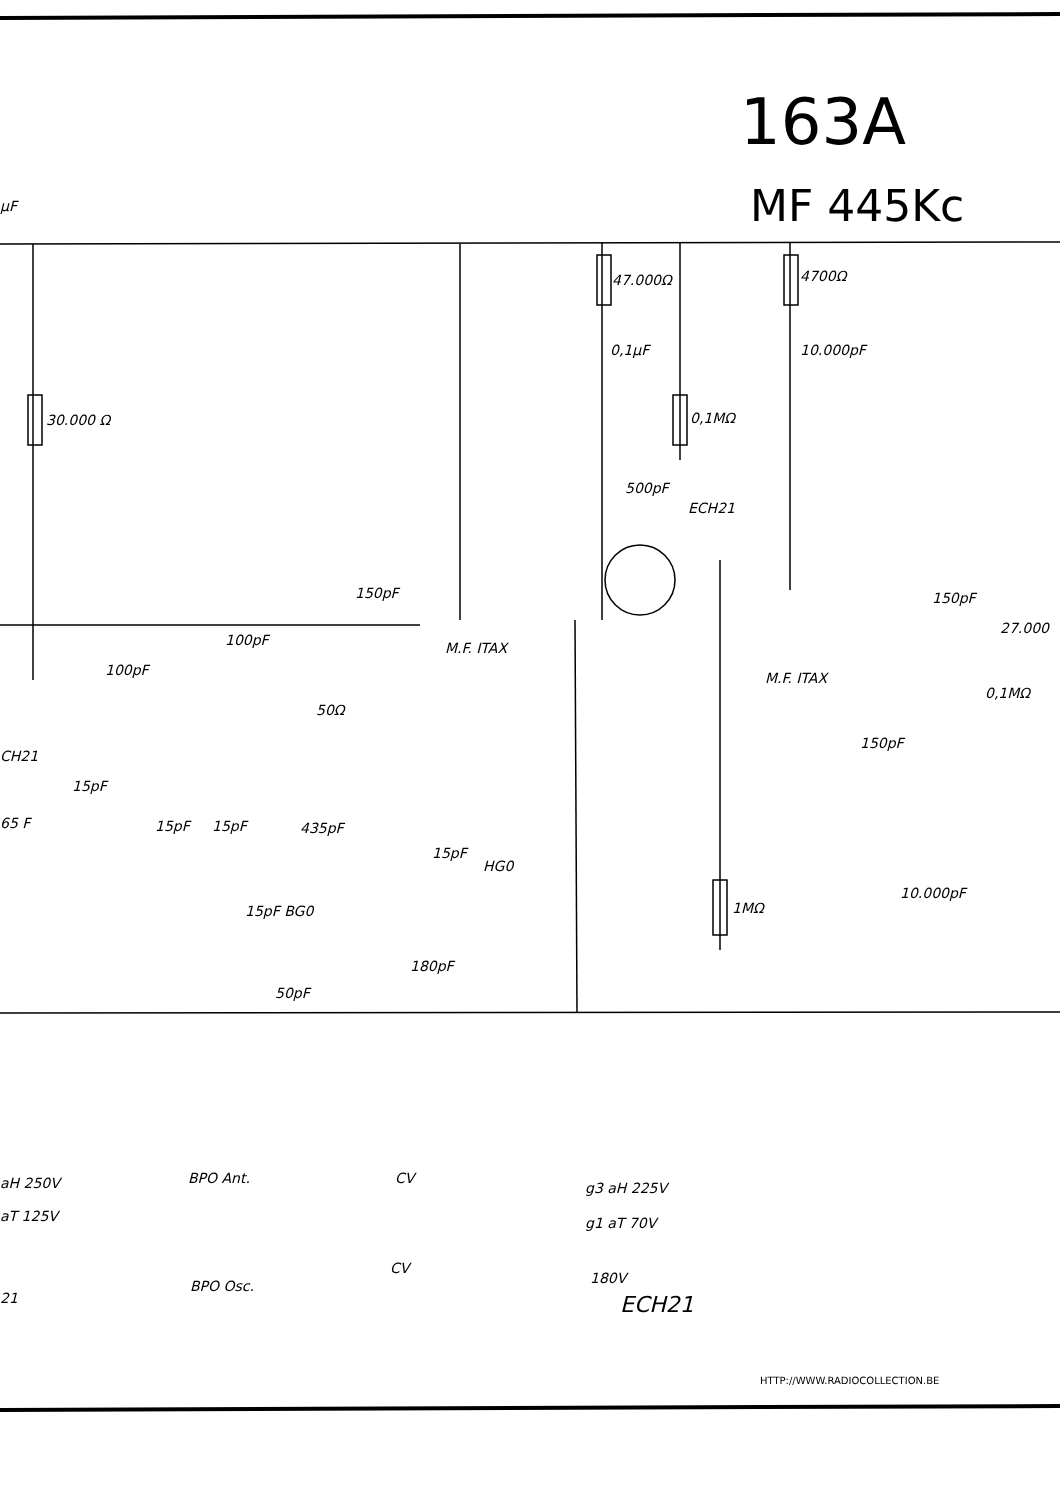163A
MF 445Kc
μF
30.000 Ω
47.000Ω 4700Ω
0,1μF 10.000pF
0,1MΩ
500pF
ECH21
150pF
M.F. ITAX
M.F. ITAX
150pF
27.000
0,1MΩ
150pF
10.000pF
1MΩ
100pF
100pF
50Ω
CH21
15pF
65 F 15pF 15pF 435pF
15pF
HG0
15pF BG0
180pF
50pF
aH 250V
aT 125V
21
BPO Ant. CV
BPO Osc.
CV
g3 aH 225V
g1 aT 70V
180V
ECH21
HTTP://WWW.RADIOCOLLECTION.BE